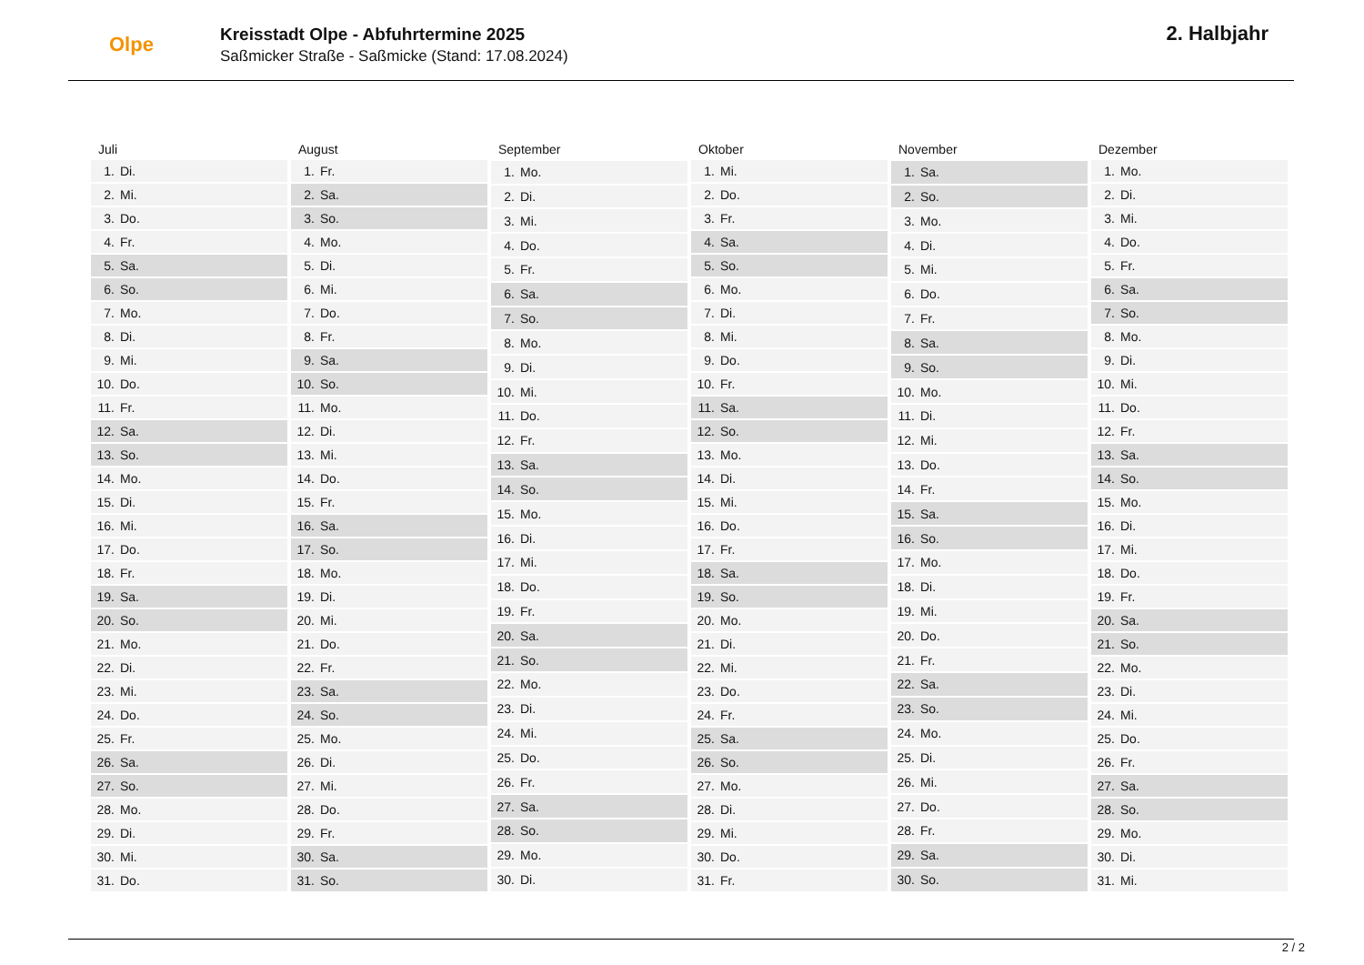Olpe
Kreisstadt Olpe - Abfuhrtermine 2025
Saßmicker Straße - Saßmicke (Stand: 17.08.2024)
2. Halbjahr
| Juli | |
| --- | --- |
| 1. | Di. |
| 2. | Mi. |
| 3. | Do. |
| 4. | Fr. |
| 5. | Sa. |
| 6. | So. |
| 7. | Mo. |
| 8. | Di. |
| 9. | Mi. |
| 10. | Do. |
| 11. | Fr. |
| 12. | Sa. |
| 13. | So. |
| 14. | Mo. |
| 15. | Di. |
| 16. | Mi. |
| 17. | Do. |
| 18. | Fr. |
| 19. | Sa. |
| 20. | So. |
| 21. | Mo. |
| 22. | Di. |
| 23. | Mi. |
| 24. | Do. |
| 25. | Fr. |
| 26. | Sa. |
| 27. | So. |
| 28. | Mo. |
| 29. | Di. |
| 30. | Mi. |
| 31. | Do. |
| August | |
| --- | --- |
| 1. | Fr. |
| 2. | Sa. |
| 3. | So. |
| 4. | Mo. |
| 5. | Di. |
| 6. | Mi. |
| 7. | Do. |
| 8. | Fr. |
| 9. | Sa. |
| 10. | So. |
| 11. | Mo. |
| 12. | Di. |
| 13. | Mi. |
| 14. | Do. |
| 15. | Fr. |
| 16. | Sa. |
| 17. | So. |
| 18. | Mo. |
| 19. | Di. |
| 20. | Mi. |
| 21. | Do. |
| 22. | Fr. |
| 23. | Sa. |
| 24. | So. |
| 25. | Mo. |
| 26. | Di. |
| 27. | Mi. |
| 28. | Do. |
| 29. | Fr. |
| 30. | Sa. |
| 31. | So. |
| September | |
| --- | --- |
| 1. | Mo. |
| 2. | Di. |
| 3. | Mi. |
| 4. | Do. |
| 5. | Fr. |
| 6. | Sa. |
| 7. | So. |
| 8. | Mo. |
| 9. | Di. |
| 10. | Mi. |
| 11. | Do. |
| 12. | Fr. |
| 13. | Sa. |
| 14. | So. |
| 15. | Mo. |
| 16. | Di. |
| 17. | Mi. |
| 18. | Do. |
| 19. | Fr. |
| 20. | Sa. |
| 21. | So. |
| 22. | Mo. |
| 23. | Di. |
| 24. | Mi. |
| 25. | Do. |
| 26. | Fr. |
| 27. | Sa. |
| 28. | So. |
| 29. | Mo. |
| 30. | Di. |
| Oktober | |
| --- | --- |
| 1. | Mi. |
| 2. | Do. |
| 3. | Fr. |
| 4. | Sa. |
| 5. | So. |
| 6. | Mo. |
| 7. | Di. |
| 8. | Mi. |
| 9. | Do. |
| 10. | Fr. |
| 11. | Sa. |
| 12. | So. |
| 13. | Mo. |
| 14. | Di. |
| 15. | Mi. |
| 16. | Do. |
| 17. | Fr. |
| 18. | Sa. |
| 19. | So. |
| 20. | Mo. |
| 21. | Di. |
| 22. | Mi. |
| 23. | Do. |
| 24. | Fr. |
| 25. | Sa. |
| 26. | So. |
| 27. | Mo. |
| 28. | Di. |
| 29. | Mi. |
| 30. | Do. |
| 31. | Fr. |
| November | |
| --- | --- |
| 1. | Sa. |
| 2. | So. |
| 3. | Mo. |
| 4. | Di. |
| 5. | Mi. |
| 6. | Do. |
| 7. | Fr. |
| 8. | Sa. |
| 9. | So. |
| 10. | Mo. |
| 11. | Di. |
| 12. | Mi. |
| 13. | Do. |
| 14. | Fr. |
| 15. | Sa. |
| 16. | So. |
| 17. | Mo. |
| 18. | Di. |
| 19. | Mi. |
| 20. | Do. |
| 21. | Fr. |
| 22. | Sa. |
| 23. | So. |
| 24. | Mo. |
| 25. | Di. |
| 26. | Mi. |
| 27. | Do. |
| 28. | Fr. |
| 29. | Sa. |
| 30. | So. |
| Dezember | |
| --- | --- |
| 1. | Mo. |
| 2. | Di. |
| 3. | Mi. |
| 4. | Do. |
| 5. | Fr. |
| 6. | Sa. |
| 7. | So. |
| 8. | Mo. |
| 9. | Di. |
| 10. | Mi. |
| 11. | Do. |
| 12. | Fr. |
| 13. | Sa. |
| 14. | So. |
| 15. | Mo. |
| 16. | Di. |
| 17. | Mi. |
| 18. | Do. |
| 19. | Fr. |
| 20. | Sa. |
| 21. | So. |
| 22. | Mo. |
| 23. | Di. |
| 24. | Mi. |
| 25. | Do. |
| 26. | Fr. |
| 27. | Sa. |
| 28. | So. |
| 29. | Mo. |
| 30. | Di. |
| 31. | Mi. |
2 / 2